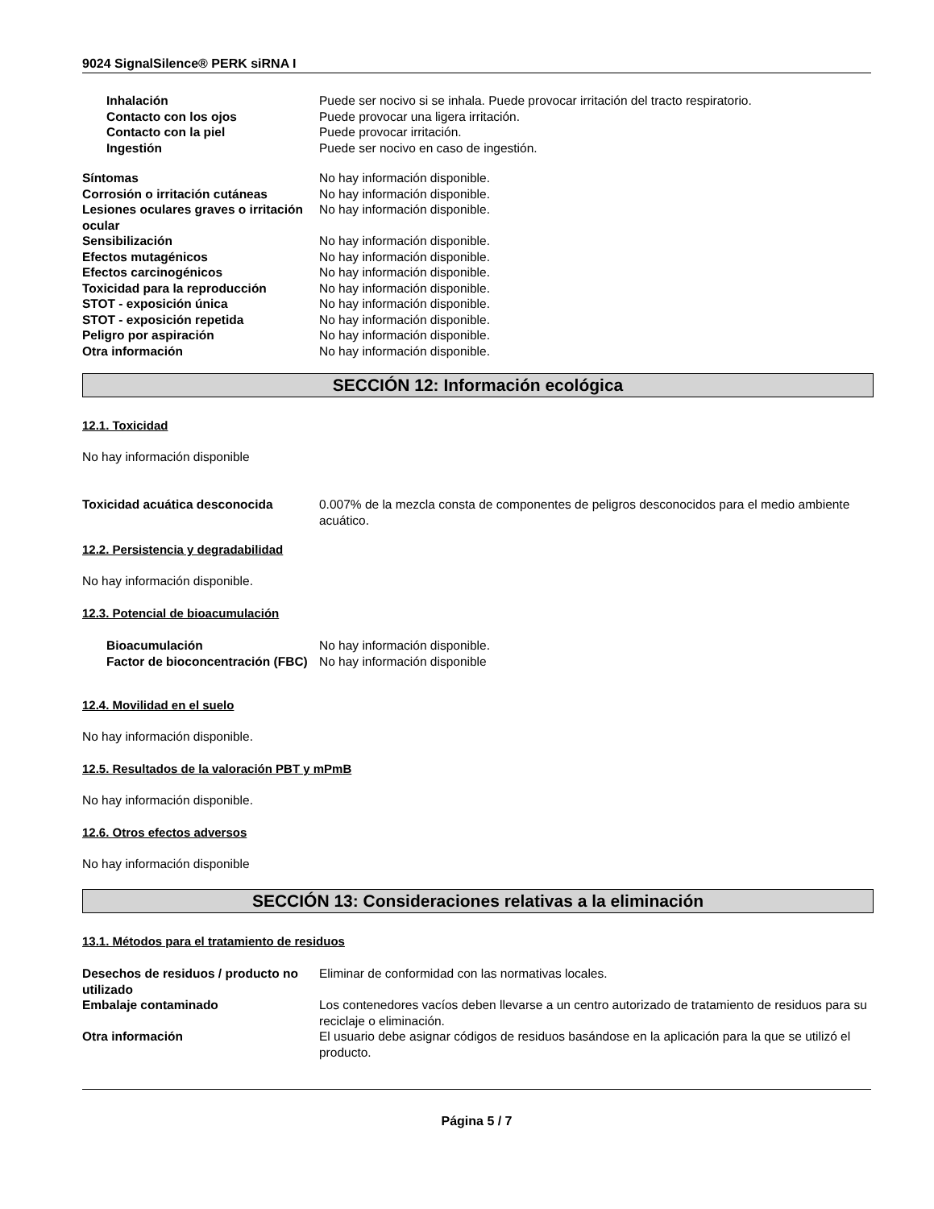9024 SignalSilence® PERK siRNA I
Inhalación Puede ser nocivo si se inhala. Puede provocar irritación del tracto respiratorio.
Contacto con los ojos Puede provocar una ligera irritación.
Contacto con la piel Puede provocar irritación.
Ingestión Puede ser nocivo en caso de ingestión.
Síntomas No hay información disponible.
Corrosión o irritación cutáneas No hay información disponible.
Lesiones oculares graves o irritación ocular
No hay información disponible.
Sensibilización No hay información disponible.
Efectos mutagénicos No hay información disponible.
Efectos carcinogénicos No hay información disponible.
Toxicidad para la reproducción No hay información disponible.
STOT - exposición única No hay información disponible.
STOT - exposición repetida No hay información disponible.
Peligro por aspiración No hay información disponible.
Otra información No hay información disponible.
SECCIÓN 12: Información ecológica
12.1. Toxicidad
No hay información disponible
Toxicidad acuática desconocida 0.007% de la mezcla consta de componentes de peligros desconocidos para el medio ambiente acuático.
12.2. Persistencia y degradabilidad
No hay información disponible.
12.3. Potencial de bioacumulación
Bioacumulación No hay información disponible.
Factor de bioconcentración (FBC)
No hay información disponible
12.4. Movilidad en el suelo
No hay información disponible.
12.5. Resultados de la valoración PBT y mPmB
No hay información disponible.
12.6. Otros efectos adversos
No hay información disponible
SECCIÓN 13: Consideraciones relativas a la eliminación
13.1. Métodos para el tratamiento de residuos
Desechos de residuos / producto no utilizado
Eliminar de conformidad con las normativas locales.
Embalaje contaminado Los contenedores vacíos deben llevarse a un centro autorizado de tratamiento de residuos para su reciclaje o eliminación.
Otra información El usuario debe asignar códigos de residuos basándose en la aplicación para la que se utilizó el producto.
Página 5 / 7